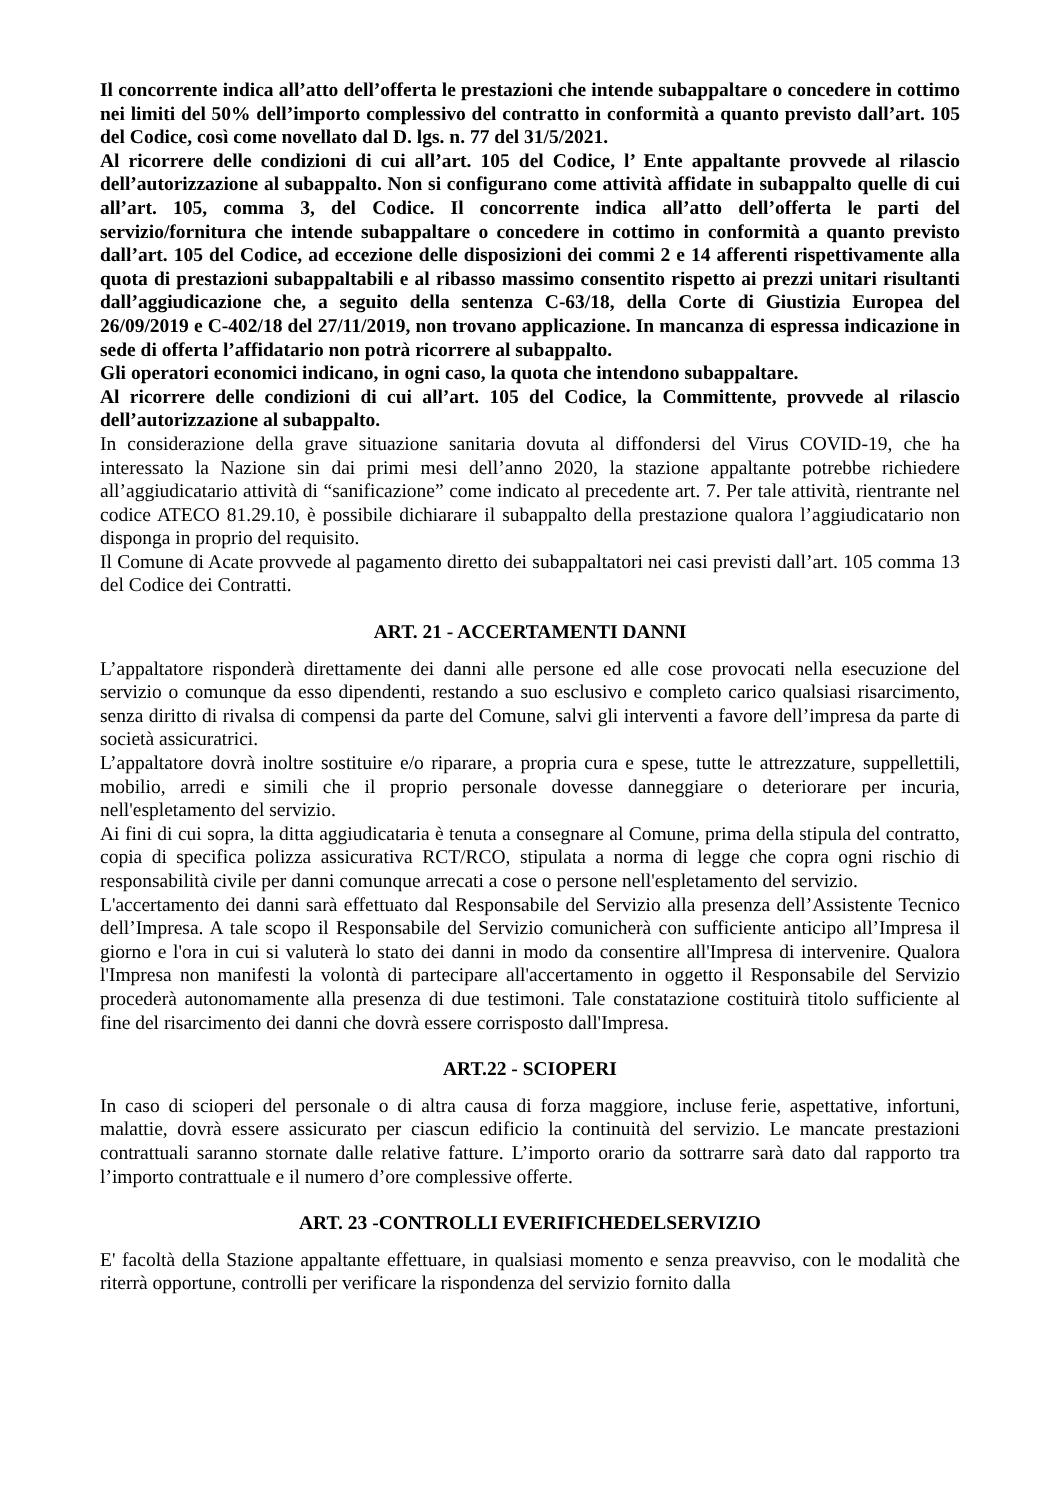Il concorrente indica all’atto dell’offerta le prestazioni che intende subappaltare o concedere in cottimo nei limiti del 50% dell’importo complessivo del contratto in conformità a quanto previsto dall’art. 105 del Codice, così come novellato dal D. lgs. n. 77 del 31/5/2021.
Al ricorrere delle condizioni di cui all’art. 105 del Codice, l’ Ente appaltante provvede al rilascio dell’autorizzazione al subappalto. Non si configurano come attività affidate in subappalto quelle di cui all’art. 105, comma 3, del Codice. Il concorrente indica all’atto dell’offerta le parti del servizio/fornitura che intende subappaltare o concedere in cottimo in conformità a quanto previsto dall’art. 105 del Codice, ad eccezione delle disposizioni dei commi 2 e 14 afferenti rispettivamente alla quota di prestazioni subappaltabili e al ribasso massimo consentito rispetto ai prezzi unitari risultanti dall’aggiudicazione che, a seguito della sentenza C-63/18, della Corte di Giustizia Europea del 26/09/2019 e C-402/18 del 27/11/2019, non trovano applicazione. In mancanza di espressa indicazione in sede di offerta l’affidatario non potrà ricorrere al subappalto.
Gli operatori economici indicano, in ogni caso, la quota che intendono subappaltare.
Al ricorrere delle condizioni di cui all’art. 105 del Codice, la Committente, provvede al rilascio dell’autorizzazione al subappalto.
In considerazione della grave situazione sanitaria dovuta al diffondersi del Virus COVID-19, che ha interessato la Nazione sin dai primi mesi dell’anno 2020, la stazione appaltante potrebbe richiedere all’aggiudicatario attività di “sanificazione” come indicato al precedente art. 7. Per tale attività, rientrante nel codice ATECO 81.29.10, è possibile dichiarare il subappalto della prestazione qualora l’aggiudicatario non disponga in proprio del requisito.
Il Comune di Acate provvede al pagamento diretto dei subappaltatori nei casi previsti dall’art. 105 comma 13 del Codice dei Contratti.
ART. 21 - ACCERTAMENTI DANNI
L’appaltatore risponderà direttamente dei danni alle persone ed alle cose provocati nella esecuzione del servizio o comunque da esso dipendenti, restando a suo esclusivo e completo carico qualsiasi risarcimento, senza diritto di rivalsa di compensi da parte del Comune, salvi gli interventi a favore dell’impresa da parte di società assicuratrici.
L’appaltatore dovrà inoltre sostituire e/o riparare, a propria cura e spese, tutte le attrezzature, suppellettili, mobilio, arredi e simili che il proprio personale dovesse danneggiare o deteriorare per incuria, nell'espletamento del servizio.
Ai fini di cui sopra, la ditta aggiudicataria è tenuta a consegnare al Comune, prima della stipula del contratto, copia di specifica polizza assicurativa RCT/RCO, stipulata a norma di legge che copra ogni rischio di responsabilità civile per danni comunque arrecati a cose o persone nell'espletamento del servizio.
L'accertamento dei danni sarà effettuato dal Responsabile del Servizio alla presenza dell’Assistente Tecnico dell’Impresa. A tale scopo il Responsabile del Servizio comunicherà con sufficiente anticipo all’Impresa il giorno e l'ora in cui si valuterà lo stato dei danni in modo da consentire all'Impresa di intervenire. Qualora l'Impresa non manifesti la volontà di partecipare all'accertamento in oggetto il Responsabile del Servizio procederà autonomamente alla presenza di due testimoni. Tale constatazione costituirà titolo sufficiente al fine del risarcimento dei danni che dovrà essere corrisposto dall'Impresa.
ART.22 - SCIOPERI
In caso di scioperi del personale o di altra causa di forza maggiore, incluse ferie, aspettative, infortuni, malattie, dovrà essere assicurato per ciascun edificio la continuità del servizio. Le mancate prestazioni contrattuali saranno stornate dalle relative fatture. L’importo orario da sottrarre sarà dato dal rapporto tra l’importo contrattuale e il numero d’ore complessive offerte.
ART. 23 -CONTROLLI EVERIFICHEDELSERVIZIO
E' facoltà della Stazione appaltante effettuare, in qualsiasi momento e senza preavviso, con le modalità che riterrà opportune, controlli per verificare la rispondenza del servizio fornito dalla